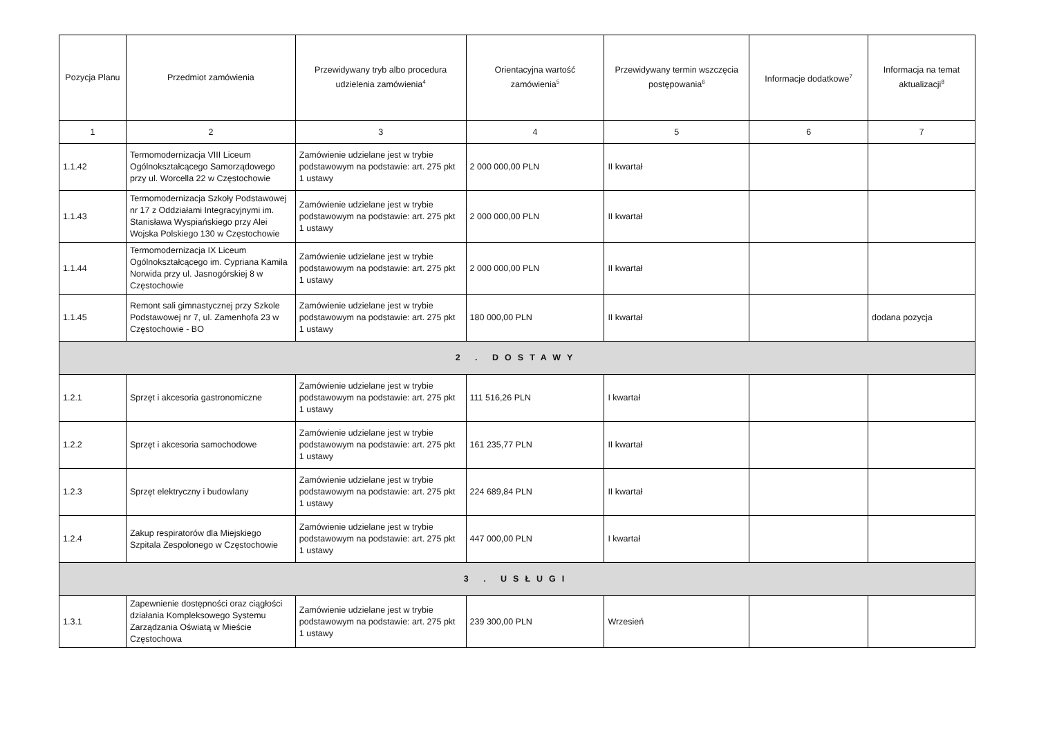| Pozycja Planu | Przedmiot zamówienia | Przewidywany tryb albo procedura udzielenia zamówienia<sup>4</sup> | Orientacyjna wartość zamówienia<sup>5</sup> | Przewidywany termin wszczęcia postępowania<sup>6</sup> | Informacje dodatkowe<sup>7</sup> | Informacja na temat aktualizacji<sup>8</sup> |
| --- | --- | --- | --- | --- | --- | --- |
| 1 | 2 | 3 | 4 | 5 | 6 | 7 |
| 1.1.42 | Termomodernizacja VIII Liceum Ogólnokształcącego Samorządowego przy ul. Worcella 22 w Częstochowie | Zamówienie udzielane jest w trybie podstawowym na podstawie: art. 275 pkt 1 ustawy | 2 000 000,00 PLN | II kwartał | | |
| 1.1.43 | Termomodernizacja Szkoły Podstawowej nr 17 z Oddziałami Integracyjnymi im. Stanisława Wyspiańskiego przy Alei Wojska Polskiego 130 w Częstochowie | Zamówienie udzielane jest w trybie podstawowym na podstawie: art. 275 pkt 1 ustawy | 2 000 000,00 PLN | II kwartał | | |
| 1.1.44 | Termomodernizacja IX Liceum Ogólnokształcącego im. Cypriana Kamila Norwida przy ul. Jasnogórskiej 8 w Częstochowie | Zamówienie udzielane jest w trybie podstawowym na podstawie: art. 275 pkt 1 ustawy | 2 000 000,00 PLN | II kwartał | | |
| 1.1.45 | Remont sali gimnastycznej przy Szkole Podstawowej nr 7, ul. Zamenhofa 23 w Częstochowie - BO | Zamówienie udzielane jest w trybie podstawowym na podstawie: art. 275 pkt 1 ustawy | 180 000,00 PLN | II kwartał | | dodana pozycja |
| 2 . DOSTAWY | | | | | | |
| 1.2.1 | Sprzęt i akcesoria gastronomiczne | Zamówienie udzielane jest w trybie podstawowym na podstawie: art. 275 pkt 1 ustawy | 111 516,26 PLN | I kwartał | | |
| 1.2.2 | Sprzęt i akcesoria samochodowe | Zamówienie udzielane jest w trybie podstawowym na podstawie: art. 275 pkt 1 ustawy | 161 235,77 PLN | II kwartał | | |
| 1.2.3 | Sprzęt elektryczny i budowlany | Zamówienie udzielane jest w trybie podstawowym na podstawie: art. 275 pkt 1 ustawy | 224 689,84 PLN | II kwartał | | |
| 1.2.4 | Zakup respiratorów dla Miejskiego Szpitala Zespolonego w Częstochowie | Zamówienie udzielane jest w trybie podstawowym na podstawie: art. 275 pkt 1 ustawy | 447 000,00 PLN | I kwartał | | |
| 3 . USŁUGI | | | | | | |
| 1.3.1 | Zapewnienie dostępności oraz ciągłości działania Kompleksowego Systemu Zarządzania Oświatą w Mieście Częstochowa | Zamówienie udzielane jest w trybie podstawowym na podstawie: art. 275 pkt 1 ustawy | 239 300,00 PLN | Wrzesień | | |